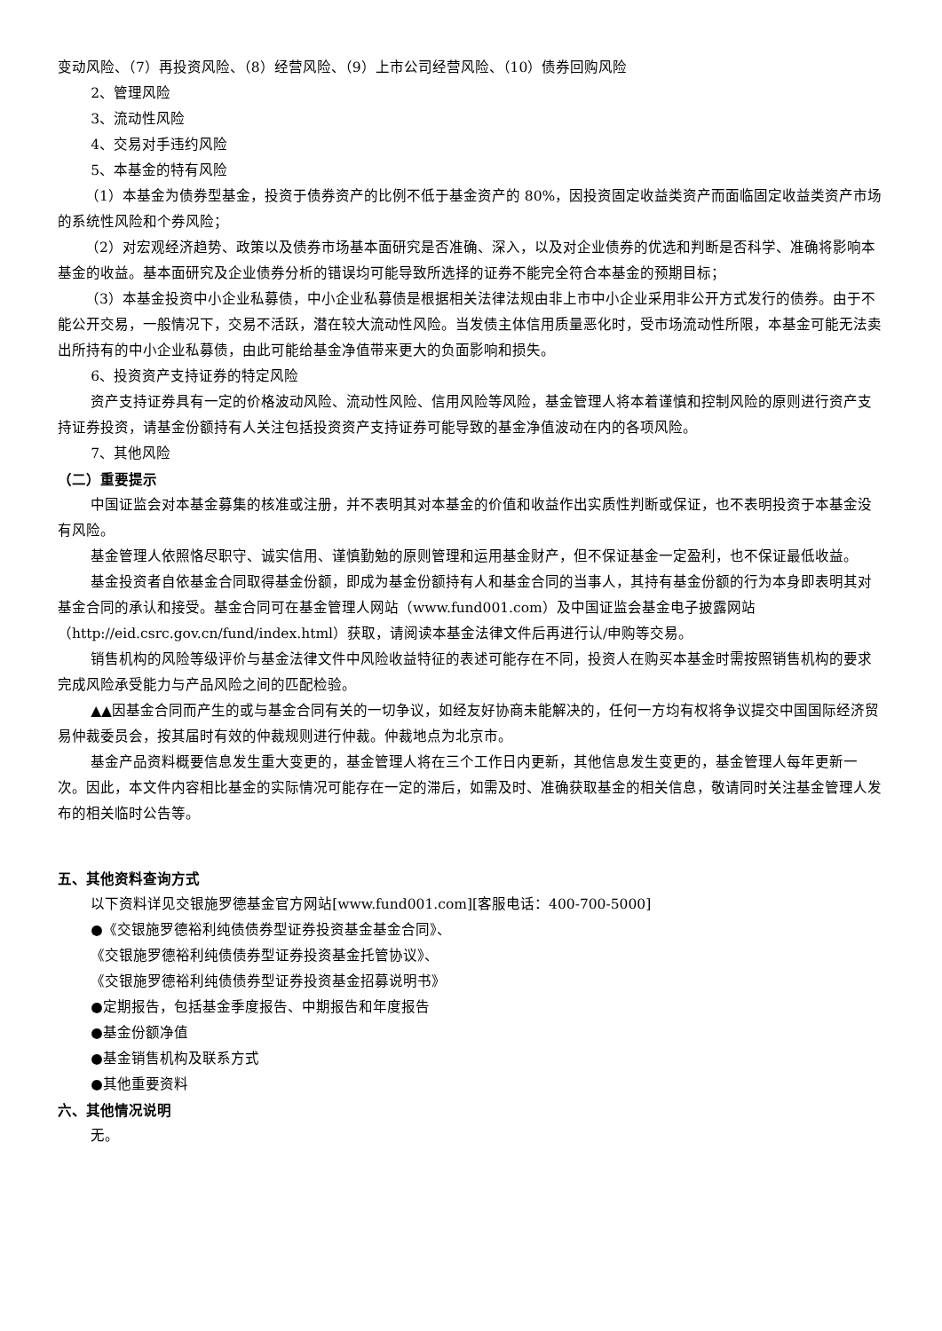变动风险、（7）再投资风险、（8）经营风险、（9）上市公司经营风险、（10）债券回购风险
2、管理风险
3、流动性风险
4、交易对手违约风险
5、本基金的特有风险
（1）本基金为债券型基金，投资于债券资产的比例不低于基金资产的 80%，因投资固定收益类资产而面临固定收益类资产市场的系统性风险和个券风险；
（2）对宏观经济趋势、政策以及债券市场基本面研究是否准确、深入，以及对企业债券的优选和判断是否科学、准确将影响本基金的收益。基本面研究及企业债券分析的错误均可能导致所选择的证券不能完全符合本基金的预期目标；
（3）本基金投资中小企业私募债，中小企业私募债是根据相关法律法规由非上市中小企业采用非公开方式发行的债券。由于不能公开交易，一般情况下，交易不活跃，潜在较大流动性风险。当发债主体信用质量恶化时，受市场流动性所限，本基金可能无法卖出所持有的中小企业私募债，由此可能给基金净值带来更大的负面影响和损失。
6、投资资产支持证券的特定风险
资产支持证券具有一定的价格波动风险、流动性风险、信用风险等风险，基金管理人将本着谨慎和控制风险的原则进行资产支持证券投资，请基金份额持有人关注包括投资资产支持证券可能导致的基金净值波动在内的各项风险。
7、其他风险
（二）重要提示
中国证监会对本基金募集的核准或注册，并不表明其对本基金的价值和收益作出实质性判断或保证，也不表明投资于本基金没有风险。
基金管理人依照恪尽职守、诚实信用、谨慎勤勉的原则管理和运用基金财产，但不保证基金一定盈利，也不保证最低收益。
基金投资者自依基金合同取得基金份额，即成为基金份额持有人和基金合同的当事人，其持有基金份额的行为本身即表明其对基金合同的承认和接受。基金合同可在基金管理人网站（www.fund001.com）及中国证监会基金电子披露网站（http://eid.csrc.gov.cn/fund/index.html）获取，请阅读本基金法律文件后再进行认/申购等交易。
销售机构的风险等级评价与基金法律文件中风险收益特征的表述可能存在不同，投资人在购买本基金时需按照销售机构的要求完成风险承受能力与产品风险之间的匹配检验。
▲▲因基金合同而产生的或与基金合同有关的一切争议，如经友好协商未能解决的，任何一方均有权将争议提交中国国际经济贸易仲裁委员会，按其届时有效的仲裁规则进行仲裁。仲裁地点为北京市。
基金产品资料概要信息发生重大变更的，基金管理人将在三个工作日内更新，其他信息发生变更的，基金管理人每年更新一次。因此，本文件内容相比基金的实际情况可能存在一定的滞后，如需及时、准确获取基金的相关信息，敬请同时关注基金管理人发布的相关临时公告等。
五、其他资料查询方式
以下资料详见交银施罗德基金官方网站[www.fund001.com][客服电话：400-700-5000]
●《交银施罗德裕利纯债债券型证券投资基金基金合同》、
《交银施罗德裕利纯债债券型证券投资基金托管协议》、
《交银施罗德裕利纯债债券型证券投资基金招募说明书》
●定期报告，包括基金季度报告、中期报告和年度报告
●基金份额净值
●基金销售机构及联系方式
●其他重要资料
六、其他情况说明
无。